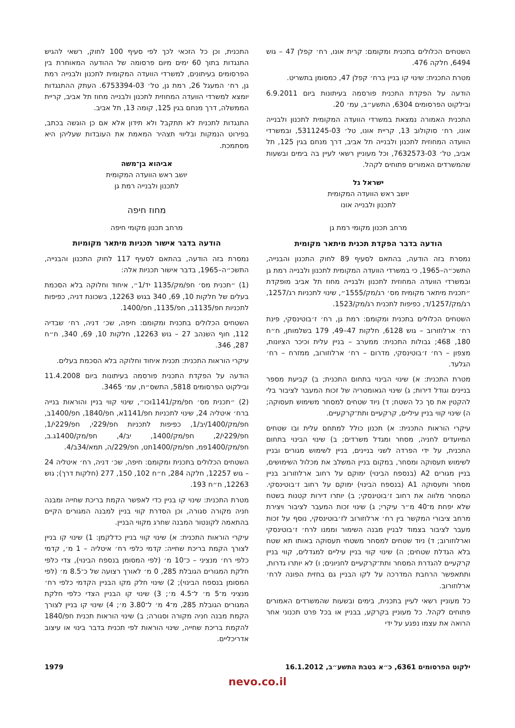השטחים הכלולים בתכנית ומקומם: קרית אונו, רח׳ קפלן 47 – גוש 6494, חלקה 476.
מטרת התכנית: שינוי קו בניין ברח׳ קפלן 47, כמסומן בתשריט.
הודעה על הפקדת התכנית פורסמה בעיתונות ביום 6.9.2011 ובילקוט הפרסומים 6304, התשע״ב, עמ׳ 20.
התכנית האמורה נמצאת במשרדי הוועדה המקומית לתכנון ולבנייה אונו, רח׳ סוקולוב 13, קריית אונו, טל׳ 03‑5311245, ובמשרדי הוועדה המחוזית לתכנון ולבנייה תל אביב, דרך מנחם בגין 125, תל אביב, טל׳ 03‑7632573, וכל מעוניין רשאי לעיין בה בימים ובשעות שהמשרדים האמורים פתוחים לקהל.
ישראל גל
יושב ראש הוועדה המקומית
לתכנון ולבנייה אונו
מרחב תכנון מקומי רמת גן
הודעה בדבר הפקדת תכנית מיתאר מקומית
נמסרת בזה הודעה, בהתאם לסעיף 89 לחוק התכנון והבנייה, התשכ״ה–1965, כי במשרדי הוועדה המקומית לתכנון ולבנייה רמת גן ובמשרדי הוועדה המחוזית לתכנון ולבנייה מחוז תל אביב מופקדת ״תכנית מיתאר מקומית מס׳ רג/מק/1555״, שינוי לתכניות רג/1257, רג/מק/1257/ד, כפיפות לתכנית רג/מק/1523.
השטחים הכלולים בתכנית ומקומם: רמת גן, רח׳ ז׳בוטינסקי, פינת רח׳ ארלוזורוב – גוש 6128, חלקות 47–49, 179 בשלמותן, ח״ח 180, 468; גבולות התכנית: ממערב – בניין עלית וכיכר הציונות, מצפון – רח׳ ז׳בוטינסקי, מדרום – רח׳ ארלוזורוב, ממזרח – רח׳ הגלעד.
מטרת התכנית: א) שינוי הבינוי בתחום התכנית; ב) קביעת מספר בניינים וגודל דירות; ג) שינוי הגאומטריה של זכות המעבר לציבור בלי להקטין את סך כל השטח; ד) ניוד שטחים למסחר משימוש תעסוקה; ה) שינוי קווי בניין עיליים, קרקעיים ותת־קרקעיים.
עיקרי הוראות התכנית: א) תכנון כולל למתחם עלית ובו שטחים המיועדים לחניה, מסחר ומגדל משרדים; ב) שינוי הבינוי בתחום התכנית, על ידי הפרדה לשני בניינים, בניין לשימוש מגורים ובניין לשימוש תעסוקה ומסחר, במקום בניין המשלב את מכלול השימושים, בניין מגורים A2 (בנספח הבינוי) ימוקם על רחוב ארלוזורוב בניין מסחר ותעסוקה A1 (בנספח הבינוי) ימוקם על רחוב ז׳בוטינסקי. המסחר מלווה את רחוב ז׳בוטינסקי; ב) יותרו דירות קטנות בשטח שלא יפחת מ־40 מ״ר עיקרי; ג) שינוי זכות המעבר לציבור ויצירת מרחב ציבורי המקשר בין רח׳ ארלוזורוב לז׳בוטינסקי, נוסף על זכות מעבר לציבור בצמוד לבניין מבנה השימור וממנו לרח׳ ז׳בוטינסקי וארלוזורוב; ד) ניוד שטחים למסחר משטחי תעסוקה באותו תא שטח בלא הגדלת שטחים; ה) שינוי קווי בניין עיליים למגדלים, קווי בניין קרקעיים להגדרת המסחר ותת־קרקעיים לחניונים; ו) לא יותרו גדרות, ותתאפשר הרחבת המדרכה על לקו הבניין גם בחזית הפונה לרח׳ ארלוזורוב.
כל מעוניין רשאי לעיין בתכנית, בימים ובשעות שהמשרדים האמורים פתוחים לקהל. כל מעוניין בקרקע, בבניין או בכל פרט תכנוני אחר הרואה את עצמו נפגע על ידי
התכנית, וכן כל הזכאי לכך לפי סעיף 100 לחוק, רשאי להגיש התנגדות בתוך 60 ימים מיום פרסומה של ההודעה המאוחרת בין הפרסומים בעיתונים, למשרדי הוועדה המקומית לתכנון ולבנייה רמת גן, רח׳ המעגל 26, רמת גן, טל׳ 03‑6753394. העתק ההתנגדות יומצא למשרדי הוועדה המחוזית לתכנון ולבנייה מחוז תל אביב, קריית הממשלה, דרך מנחם בגין 125, קומה 13, תל אביב.
התנגדות לתכנית לא תתקבל ולא תידון אלא אם כן הוגשה בכתב, בפירוט הנמקות ובליווי תצהיר המאמת את העובדות שעליהן היא מסתמכת.
אביהוא בן־משה
יושב ראש הוועדה המקומית
לתכנון ולבנייה רמת גן
מחוז חיפה
מרחב תכנון מקומי חיפה
הודעה בדבר אישור תכניות מיתאר מקומיות
נמסרת בזה הודעה, בהתאם לסעיף 117 לחוק התכנון והבנייה, התשכ״ה–1965, בדבר אישור תכניות אלה:
(1) ״תכנית מס׳ חפ/מק/1135 יד/1״, איחוד וחלוקה בלא הסכמת בעלים של חלקות 10, 69, 340 בגוש 12263, בשכונת דניה, כפיפות לתכניות חפ/1135ב, חפ/1135, חפ/1400.
השטחים הכלולים בתכנית ומקומם: חיפה, שכ׳ דניה, רח׳ שבדיה 112, חוף השנהב 27 – גוש 12263, חלקות 10, 69, 340, ח״ח 287, 346.
עיקרי הוראות התכנית: תכנית איחוד וחלוקה בלא הסכמת בעלים.
הודעה על הפקדת התכנית פורסמה בעיתונות ביום 11.4.2008 ובילקוט הפרסומים 5818, התשס״ח, עמ׳ 3465.
(2) ״תכנית מס׳ חפ/מק/1141וכו״, שינוי קווי בניין והוראות בנייה ברח׳ איטליה 24, שינוי לתכניות חפ/1141א, חפ/1840, חפ/1400ב, חפ/מק/1400/יב/1, כפיפות לתכניות חפ/229י, חפ/229י/1, חפ/229י/2, חפ/מק/1400, יב/4, חפ/מק/1400ג.ב, חפ/מק/1400פמ, חפ/מק/1400תט, חפ/229/ה, תמא/34ב/4.
השטחים הכלולים בתכנית ומקומם: חיפה, שכ׳ דניה, רח׳ איטליה 24 – גוש 12257, חלקה 284, ח״ח 102, 150, 277 (חלקות דרך); גוש 12263, ח״ח 193.
מטרת התכנית: שינוי קו בניין כדי לאפשר הקמת בריכת שחייה ומבנה חניה מקורה סגורה, וכן הסדרת קווי בניין למבנה המגורים הקיים בהתאמה לקונטור המבנה שחרג מקווי הבניין.
עיקרי הוראות התכנית: א) שינוי קווי בניין כדלקמן: 1) שינוי קו בניין לצורך הקמת בריכת שחייה: קדמי כלפי רח׳ איטליה – 1 מ׳, קדמי כלפי רח׳ מנציני – כ־10 מ׳ (לפי המסומן בנספח הבינוי), צדי כלפי חלקת המגורים הגובלת 285, 0 מ׳ לאורך רצועה של כ־8.5 מ׳ (לפי המסומן בנספח הבינוי); 2) שינוי חלק מקו הבניין הקדמי כלפי רח׳ מנציני מ־5 מ׳ ל־4.5 מ׳; 3) שינוי קו הבניין הצדי כלפי חלקת המגורים הגובלת 285, מ־4 מ׳ ל־3.80 מ׳; 4) שינוי קו בניין לצורך הקמת מבנה חניה מקורה וסגורה; ב) שינוי הוראות תכנית חפ/1840 להקמת בריכת שחייה, שינוי הוראות לפי תכנית בדבר בינוי או עיצוב אדריכליים.
ילקוט הפרסומים 6361, כ״א בטבת התשע״ב, 16.1.2012 1979
nevo.co.il